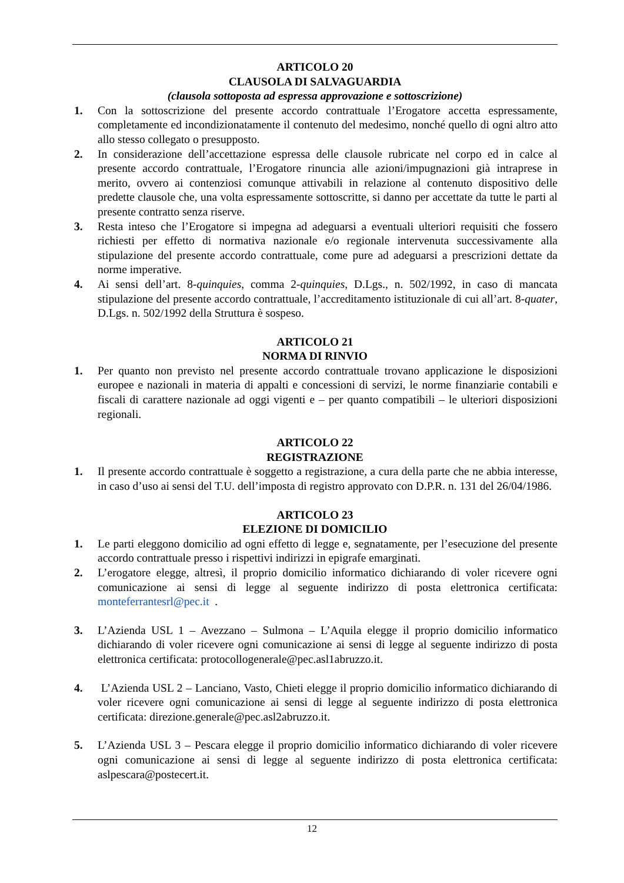ARTICOLO 20
CLAUSOLA DI SALVAGUARDIA
(clausola sottoposta ad espressa approvazione e sottoscrizione)
1. Con la sottoscrizione del presente accordo contrattuale l’Erogatore accetta espressamente, completamente ed incondizionatamente il contenuto del medesimo, nonché quello di ogni altro atto allo stesso collegato o presupposto.
2. In considerazione dell’accettazione espressa delle clausole rubricate nel corpo ed in calce al presente accordo contrattuale, l’Erogatore rinuncia alle azioni/impugnazioni già intraprese in merito, ovvero ai contenziosi comunque attivabili in relazione al contenuto dispositivo delle predette clausole che, una volta espressamente sottoscritte, si danno per accettate da tutte le parti al presente contratto senza riserve.
3. Resta inteso che l’Erogatore si impegna ad adeguarsi a eventuali ulteriori requisiti che fossero richiesti per effetto di normativa nazionale e/o regionale intervenuta successivamente alla stipulazione del presente accordo contrattuale, come pure ad adeguarsi a prescrizioni dettate da norme imperative.
4. Ai sensi dell’art. 8-quinquies, comma 2-quinquies, D.Lgs., n. 502/1992, in caso di mancata stipulazione del presente accordo contrattuale, l’accreditamento istituzionale di cui all’art. 8-quater, D.Lgs. n. 502/1992 della Struttura è sospeso.
ARTICOLO 21
NORMA DI RINVIO
1. Per quanto non previsto nel presente accordo contrattuale trovano applicazione le disposizioni europee e nazionali in materia di appalti e concessioni di servizi, le norme finanziarie contabili e fiscali di carattere nazionale ad oggi vigenti e – per quanto compatibili – le ulteriori disposizioni regionali.
ARTICOLO 22
REGISTRAZIONE
1. Il presente accordo contrattuale è soggetto a registrazione, a cura della parte che ne abbia interesse, in caso d’uso ai sensi del T.U. dell’imposta di registro approvato con D.P.R. n. 131 del 26/04/1986.
ARTICOLO 23
ELEZIONE DI DOMICILIO
1. Le parti eleggono domicilio ad ogni effetto di legge e, segnatamente, per l’esecuzione del presente accordo contrattuale presso i rispettivi indirizzi in epigrafe emarginati.
2. L’erogatore elegge, altresì, il proprio domicilio informatico dichiarando di voler ricevere ogni comunicazione ai sensi di legge al seguente indirizzo di posta elettronica certificata: monteferrantesrl@pec.it .
3. L’Azienda USL 1 – Avezzano – Sulmona – L’Aquila elegge il proprio domicilio informatico dichiarando di voler ricevere ogni comunicazione ai sensi di legge al seguente indirizzo di posta elettronica certificata: protocollogenerale@pec.asl1abruzzo.it.
4. L’Azienda USL 2 – Lanciano, Vasto, Chieti elegge il proprio domicilio informatico dichiarando di voler ricevere ogni comunicazione ai sensi di legge al seguente indirizzo di posta elettronica certificata: direzione.generale@pec.asl2abruzzo.it.
5. L’Azienda USL 3 – Pescara elegge il proprio domicilio informatico dichiarando di voler ricevere ogni comunicazione ai sensi di legge al seguente indirizzo di posta elettronica certificata: aslpescara@postecert.it.
12